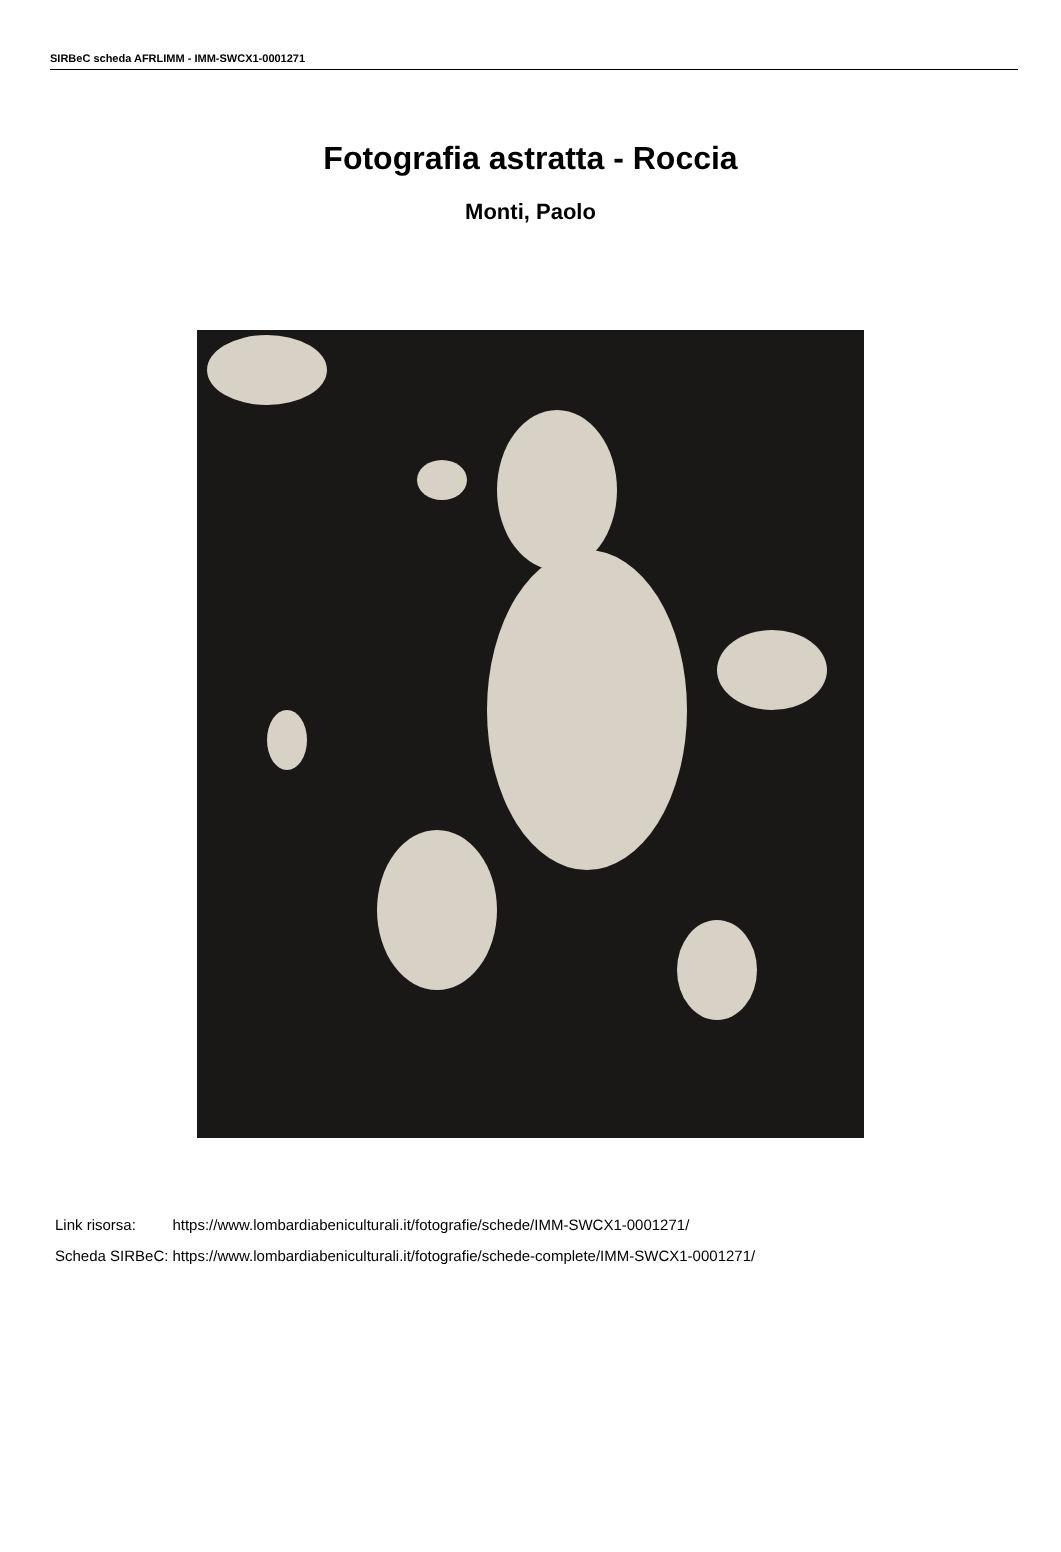SIRBeC scheda AFRLIMM - IMM-SWCX1-0001271
Fotografia astratta - Roccia
Monti, Paolo
| Link risorsa: | https://www.lombardiabeniculturali.it/fotografie/schede/IMM-SWCX1-0001271/ |
| Scheda SIRBeC: | https://www.lombardiabeniculturali.it/fotografie/schede-complete/IMM-SWCX1-0001271/ |